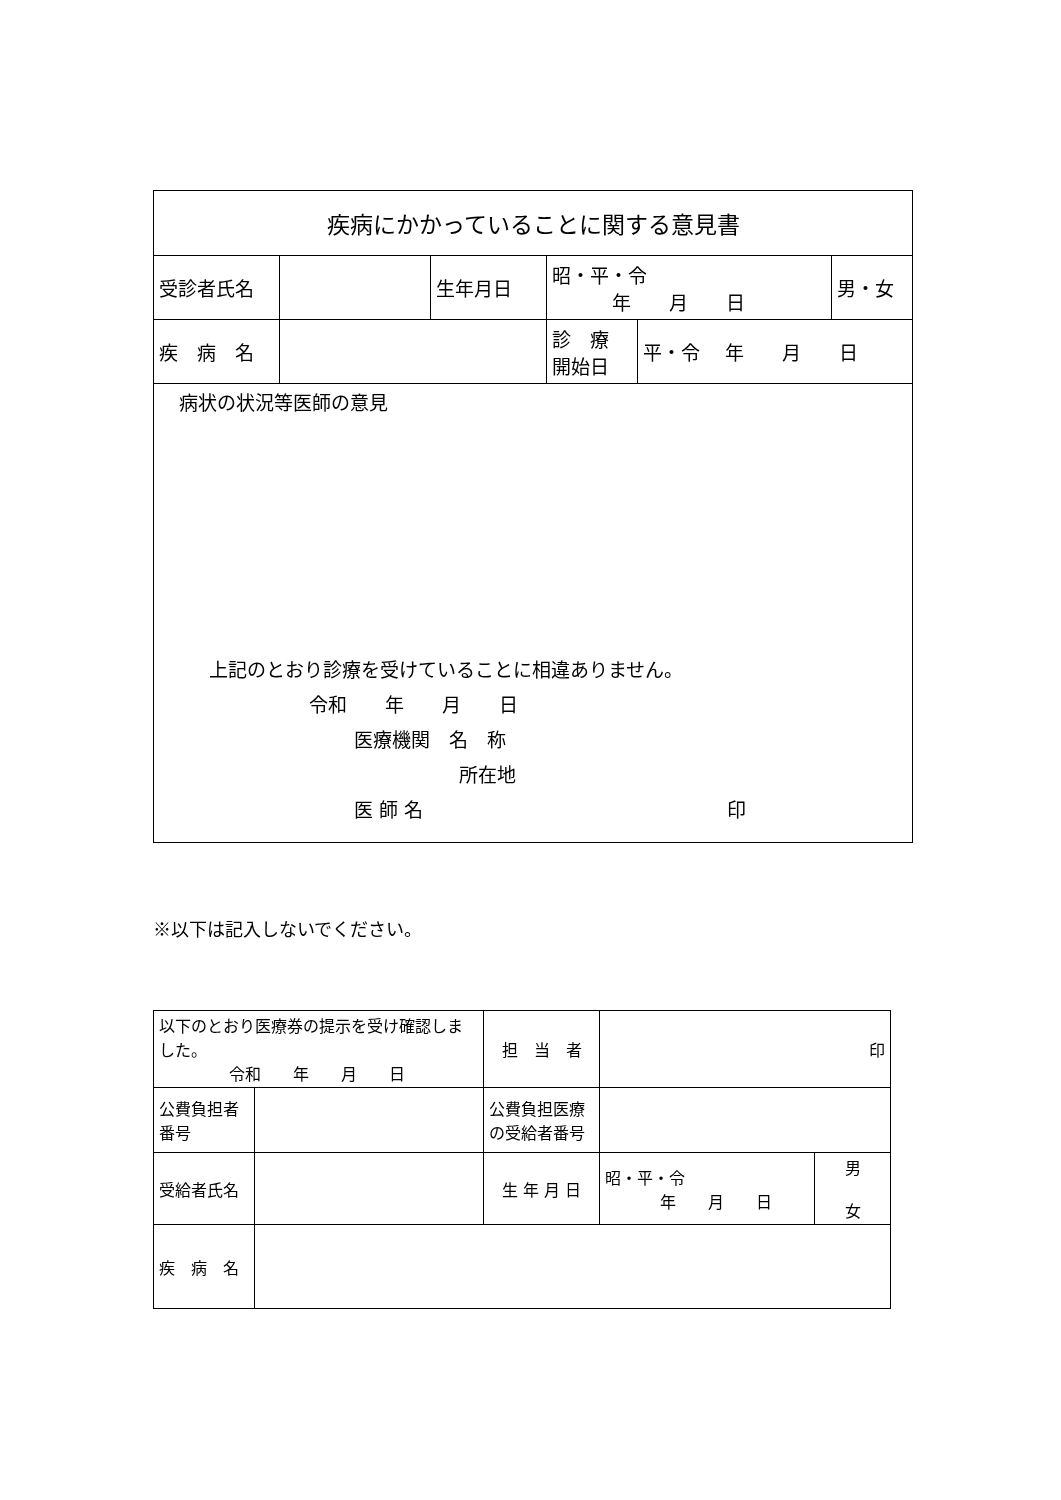| 疾病にかかっていることに関する意見書 | | | | | |
| 受診者氏名 | | 生年月日 | 昭・平・令 年 月 日 | | 男・女 |
| 疾 病 名 | | | 診 療 開始日 | 平・令 年 月 日 | |
| 病状の状況等医師の意見 上記のとおり診療を受けていることに相違ありません。 令和 年 月 日 医療機関 名 称 所在地 医 師 名 印 | | | | | |
※以下は記入しないでください。
| 以下のとおり医療券の提示を受け確認しました。 令和 年 月 日 | | 担 当 者 | 印 | |
| 公費負担者 番号 | | 公費負担医療 の受給者番号 | | |
| 受給者氏名 | | 生 年 月 日 | 昭・平・令 年 月 日 | 男 女 |
| 疾 病 名 | | | | |